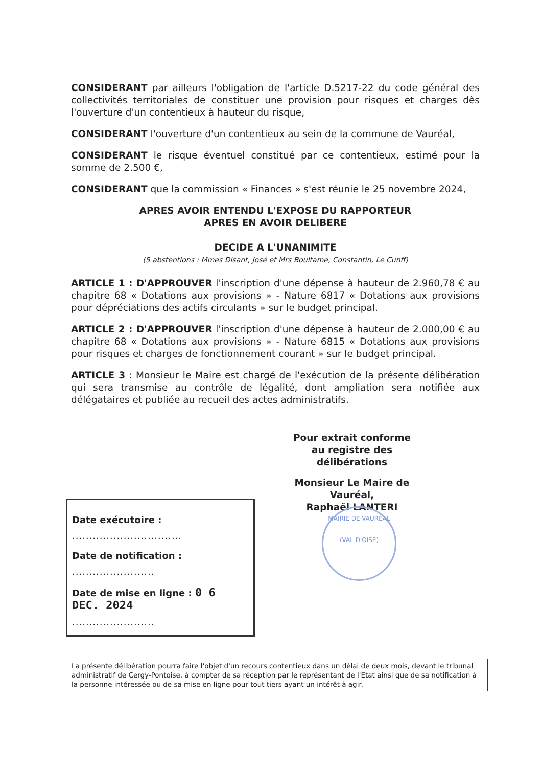CONSIDERANT par ailleurs l'obligation de l'article D.5217-22 du code général des collectivités territoriales de constituer une provision pour risques et charges dès l'ouverture d'un contentieux à hauteur du risque,
CONSIDERANT l'ouverture d'un contentieux au sein de la commune de Vauréal,
CONSIDERANT le risque éventuel constitué par ce contentieux, estimé pour la somme de 2.500 €,
CONSIDERANT que la commission « Finances » s'est réunie le 25 novembre 2024,
APRES AVOIR ENTENDU L'EXPOSE DU RAPPORTEUR
APRES EN AVOIR DELIBERE
DECIDE A L'UNANIMITE
(5 abstentions : Mmes Disant, José et Mrs Boultame, Constantin, Le Cunff)
ARTICLE 1 : D'APPROUVER l'inscription d'une dépense à hauteur de 2.960,78 € au chapitre 68 « Dotations aux provisions » - Nature 6817 « Dotations aux provisions pour dépréciations des actifs circulants » sur le budget principal.
ARTICLE 2 : D'APPROUVER l'inscription d'une dépense à hauteur de 2.000,00 € au chapitre 68 « Dotations aux provisions » - Nature 6815 « Dotations aux provisions pour risques et charges de fonctionnement courant » sur le budget principal.
ARTICLE 3 : Monsieur le Maire est chargé de l'exécution de la présente délibération qui sera transmise au contrôle de légalité, dont ampliation sera notifiée aux délégataires et publiée au recueil des actes administratifs.
Pour extrait conforme
au registre des délibérations
Monsieur Le Maire de Vauréal,
Raphaël LANTERI
MAIRIE DE VAURÉAL
(VAL D'OISE)
Date exécutoire :
................................
Date de notification :
........................
Date de mise en ligne : 0 6 DEC. 2024
........................
La présente délibération pourra faire l'objet d'un recours contentieux dans un délai de deux mois, devant le tribunal administratif de Cergy-Pontoise, à compter de sa réception par le représentant de l'Etat ainsi que de sa notification à la personne intéressée ou de sa mise en ligne pour tout tiers ayant un intérêt à agir.